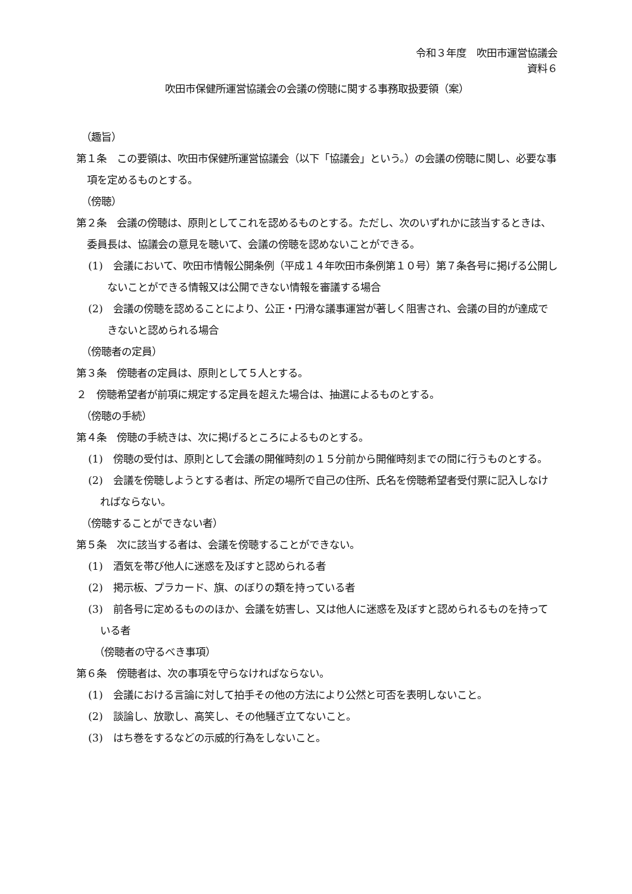令和３年度　吹田市運営協議会
資料６
吹田市保健所運営協議会の会議の傍聴に関する事務取扱要領（案）
（趣旨）
第１条　この要領は、吹田市保健所運営協議会（以下「協議会」という。）の会議の傍聴に関し、必要な事項を定めるものとする。
（傍聴）
第２条　会議の傍聴は、原則としてこれを認めるものとする。ただし、次のいずれかに該当するときは、委員長は、協議会の意見を聴いて、会議の傍聴を認めないことができる。
(1)　会議において、吹田市情報公開条例（平成１４年吹田市条例第１０号）第７条各号に掲げる公開しないことができる情報又は公開できない情報を審議する場合
(2)　会議の傍聴を認めることにより、公正・円滑な議事運営が著しく阻害され、会議の目的が達成できないと認められる場合
（傍聴者の定員）
第３条　傍聴者の定員は、原則として５人とする。
２　傍聴希望者が前項に規定する定員を超えた場合は、抽選によるものとする。
（傍聴の手続）
第４条　傍聴の手続きは、次に掲げるところによるものとする。
(1)　傍聴の受付は、原則として会議の開催時刻の１５分前から開催時刻までの間に行うものとする。
(2)　会議を傍聴しようとする者は、所定の場所で自己の住所、氏名を傍聴希望者受付票に記入しなければならない。
（傍聴することができない者）
第５条　次に該当する者は、会議を傍聴することができない。
(1)　酒気を帯び他人に迷惑を及ぼすと認められる者
(2)　掲示板、プラカード、旗、のぼりの類を持っている者
(3)　前各号に定めるもののほか、会議を妨害し、又は他人に迷惑を及ぼすと認められるものを持っている者
（傍聴者の守るべき事項）
第６条　傍聴者は、次の事項を守らなければならない。
(1)　会議における言論に対して拍手その他の方法により公然と可否を表明しないこと。
(2)　談論し、放歌し、高笑し、その他騒ぎ立てないこと。
(3)　はち巻をするなどの示威的行為をしないこと。